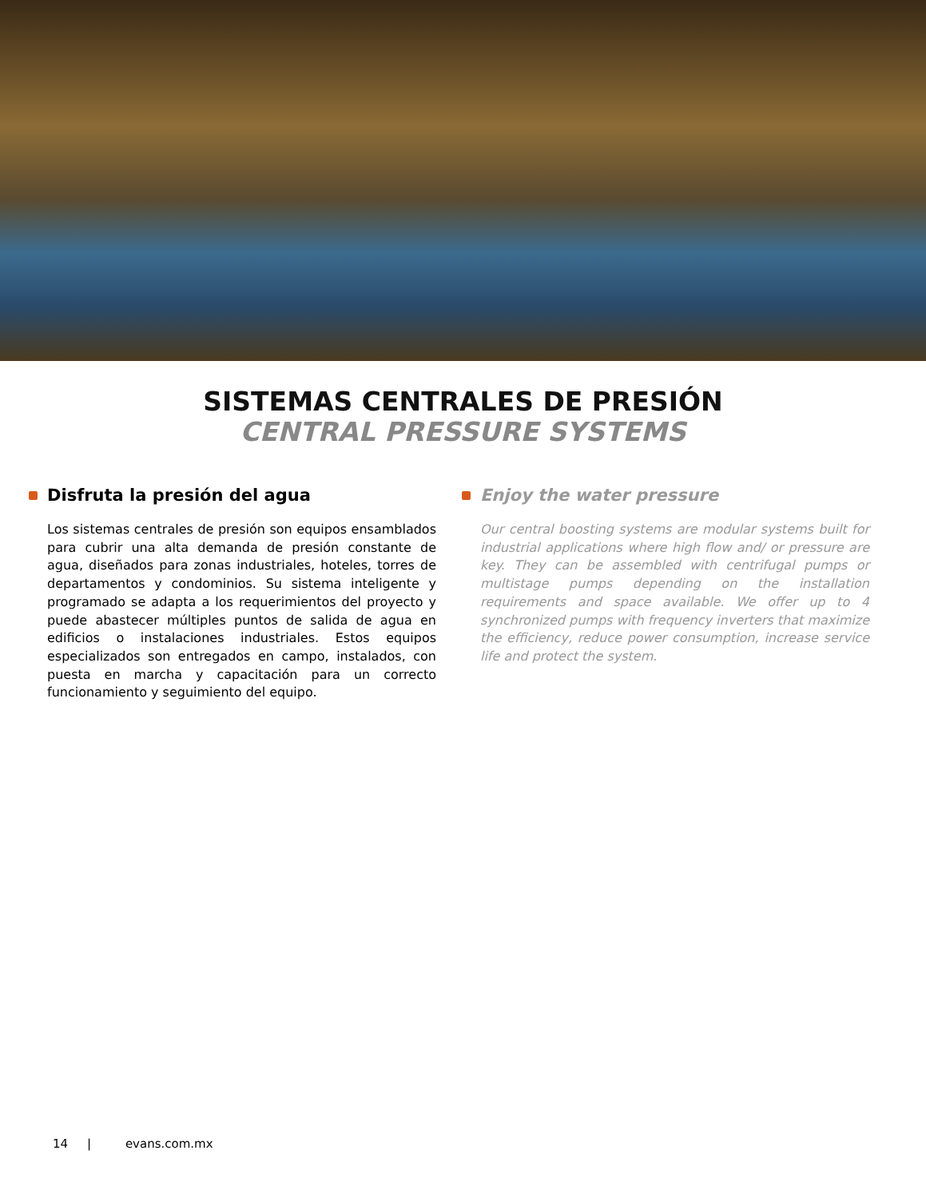SISTEMAS CENTRALES DE PRESIÓN
CENTRAL PRESSURE SYSTEMS
Disfruta la presión del agua
Los sistemas centrales de presión son equipos ensamblados para cubrir una alta demanda de presión constante de agua, diseñados para zonas industriales, hoteles, torres de departamentos y condominios. Su sistema inteligente y programado se adapta a los requerimientos del proyecto y puede abastecer múltiples puntos de salida de agua en edificios o instalaciones industriales. Estos equipos especializados son entregados en campo, instalados, con puesta en marcha y capacitación para un correcto funcionamiento y seguimiento del equipo.
Enjoy the water pressure
Our central boosting systems are modular systems built for industrial applications where high flow and/ or pressure are key. They can be assembled with centrifugal pumps or multistage pumps depending on the installation requirements and space available. We offer up to 4 synchronized pumps with frequency inverters that maximize the efficiency, reduce power consumption, increase service life and protect the system.
14 | evans.com.mx